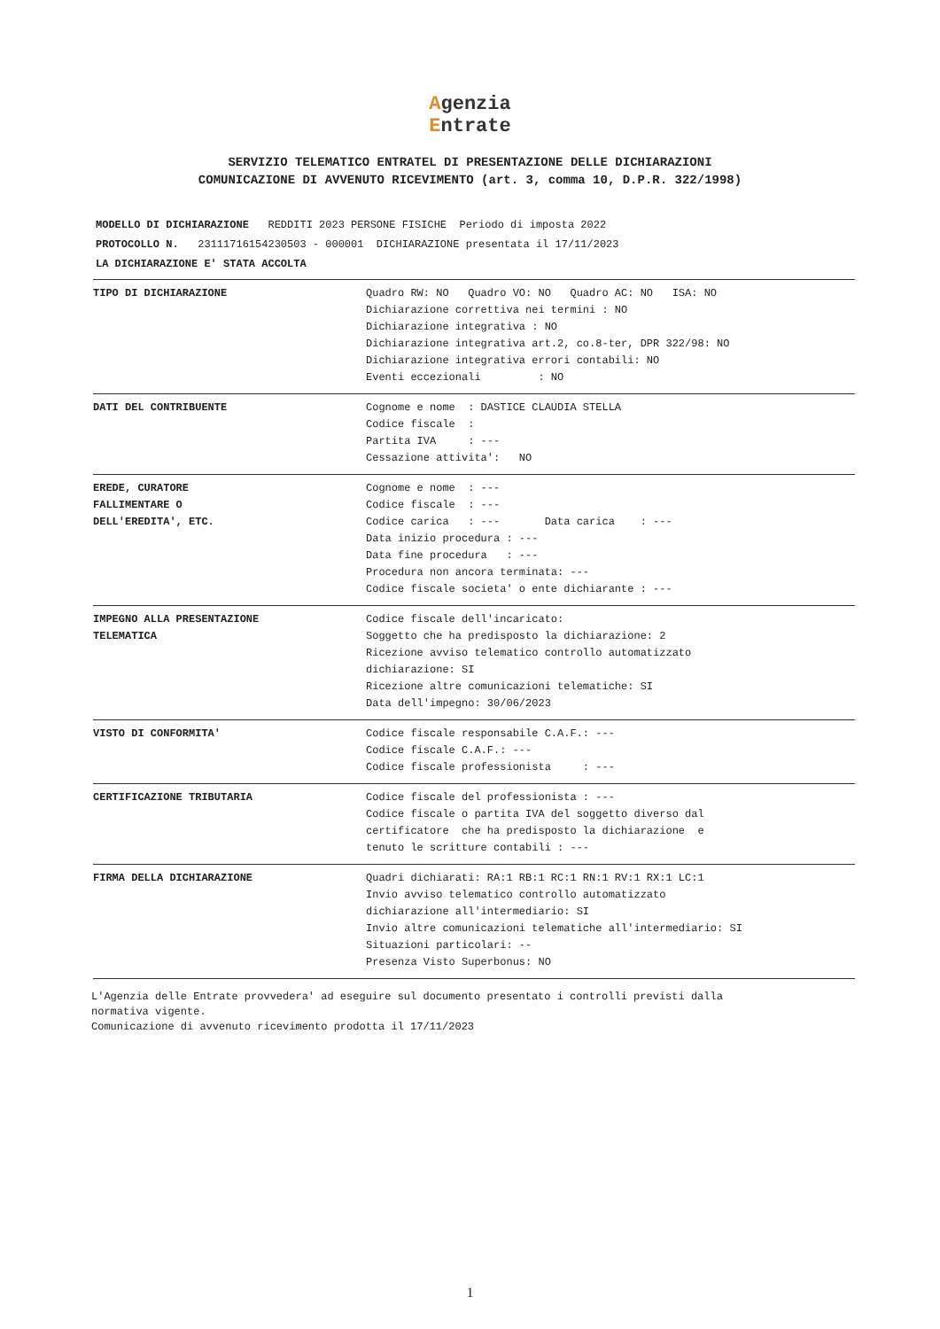Agenzia
Entrate
SERVIZIO TELEMATICO ENTRATEL DI PRESENTAZIONE DELLE DICHIARAZIONI
COMUNICAZIONE DI AVVENUTO RICEVIMENTO (art. 3, comma 10, D.P.R. 322/1998)
MODELLO DI DICHIARAZIONE REDDITI 2023 PERSONE FISICHE Periodo di imposta 2022
PROTOCOLLO N. 23111716154230503 - 000001 DICHIARAZIONE presentata il 17/11/2023
LA DICHIARAZIONE E' STATA ACCOLTA
| TIPO DI DICHIARAZIONE | Quadro RW: NO Quadro VO: NO Quadro AC: NO ISA: NO Dichiarazione correttiva nei termini : NO Dichiarazione integrativa : NO Dichiarazione integrativa art.2, co.8-ter, DPR 322/98: NO Dichiarazione integrativa errori contabili: NO Eventi eccezionali : NO |
| DATI DEL CONTRIBUENTE | Cognome e nome : DASTICE CLAUDIA STELLA Codice fiscale : Partita IVA : --- Cessazione attivita': NO |
| EREDE, CURATORE FALLIMENTARE O DELL'EREDITA', ETC. | Cognome e nome : --- Codice fiscale : --- Codice carica : --- Data carica : --- Data inizio procedura : --- Data fine procedura : --- Procedura non ancora terminata: --- Codice fiscale societa' o ente dichiarante : --- |
| IMPEGNO ALLA PRESENTAZIONE TELEMATICA | Codice fiscale dell'incaricato: Soggetto che ha predisposto la dichiarazione: 2 Ricezione avviso telematico controllo automatizzato dichiarazione: SI Ricezione altre comunicazioni telematiche: SI Data dell'impegno: 30/06/2023 |
| VISTO DI CONFORMITA' | Codice fiscale responsabile C.A.F.: --- Codice fiscale C.A.F.: --- Codice fiscale professionista : --- |
| CERTIFICAZIONE TRIBUTARIA | Codice fiscale del professionista : --- Codice fiscale o partita IVA del soggetto diverso dal certificatore che ha predisposto la dichiarazione e tenuto le scritture contabili : --- |
| FIRMA DELLA DICHIARAZIONE | Quadri dichiarati: RA:1 RB:1 RC:1 RN:1 RV:1 RX:1 LC:1 Invio avviso telematico controllo automatizzato dichiarazione all'intermediario: SI Invio altre comunicazioni telematiche all'intermediario: SI Situazioni particolari: -- Presenza Visto Superbonus: NO |
L'Agenzia delle Entrate provvedera' ad eseguire sul documento presentato i controlli previsti dalla
normativa vigente.
Comunicazione di avvenuto ricevimento prodotta il 17/11/2023
1